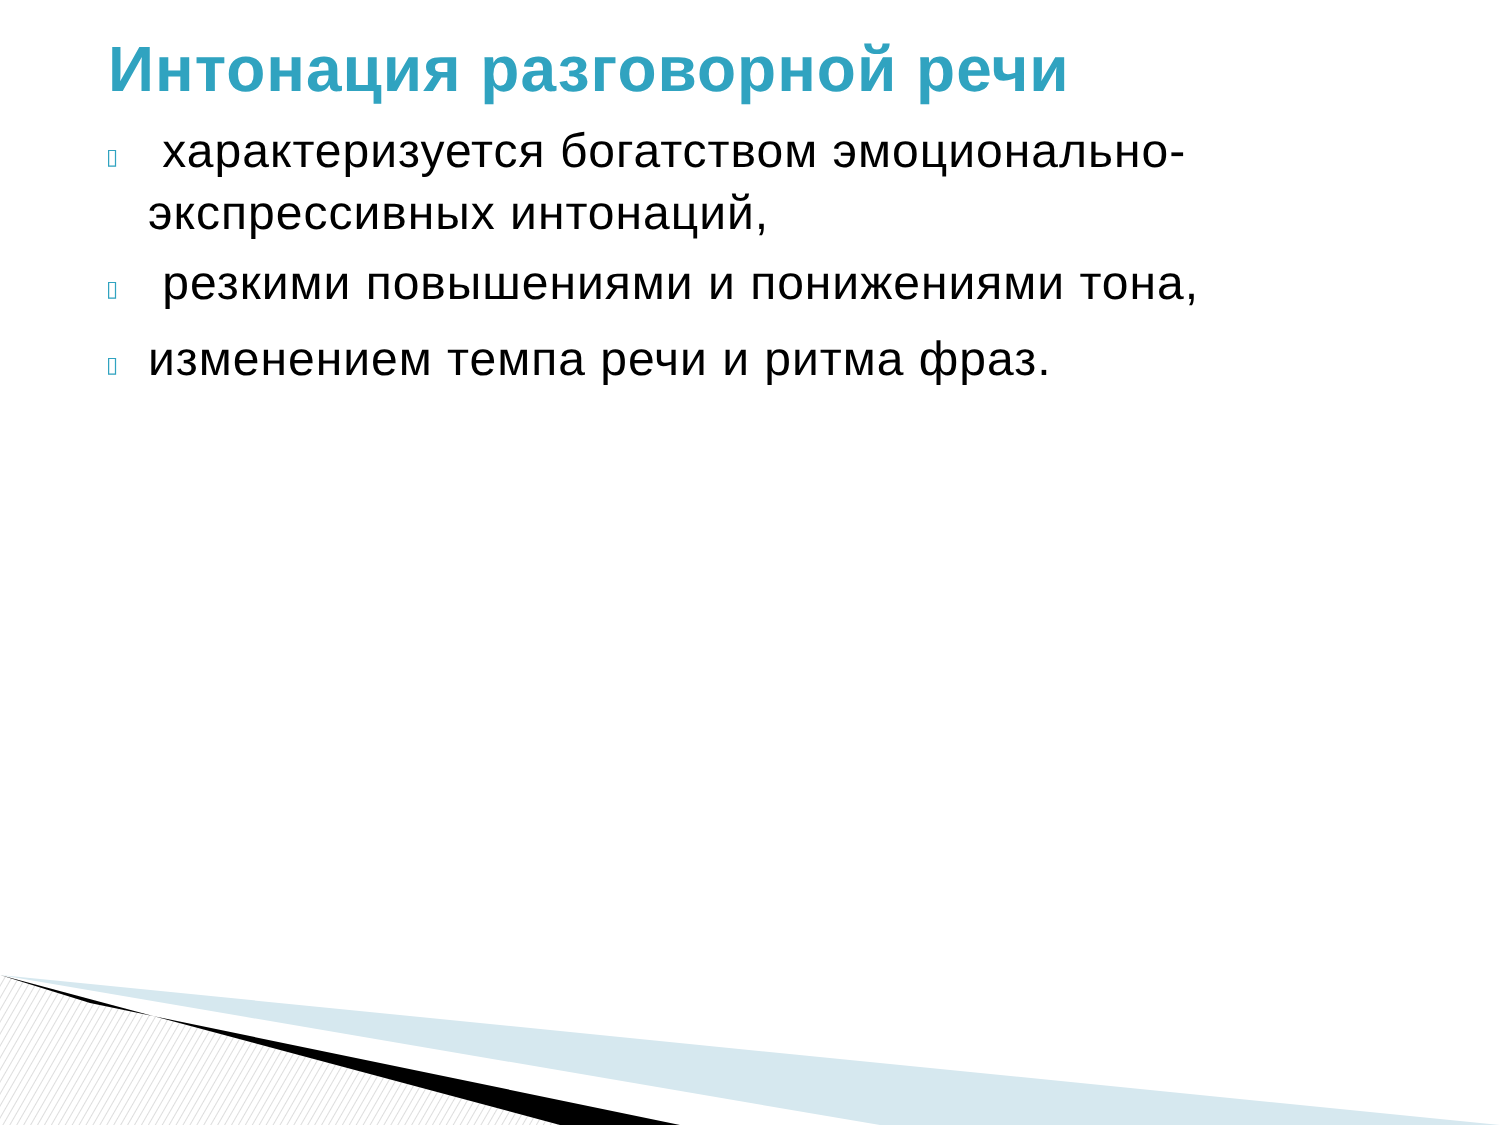Интонация разговорной речи
▯ характеризуется богатством эмоционально-экспрессивных интонаций,
▯ резкими повышениями и понижениями тона,
▯ изменением темпа речи и ритма фраз.